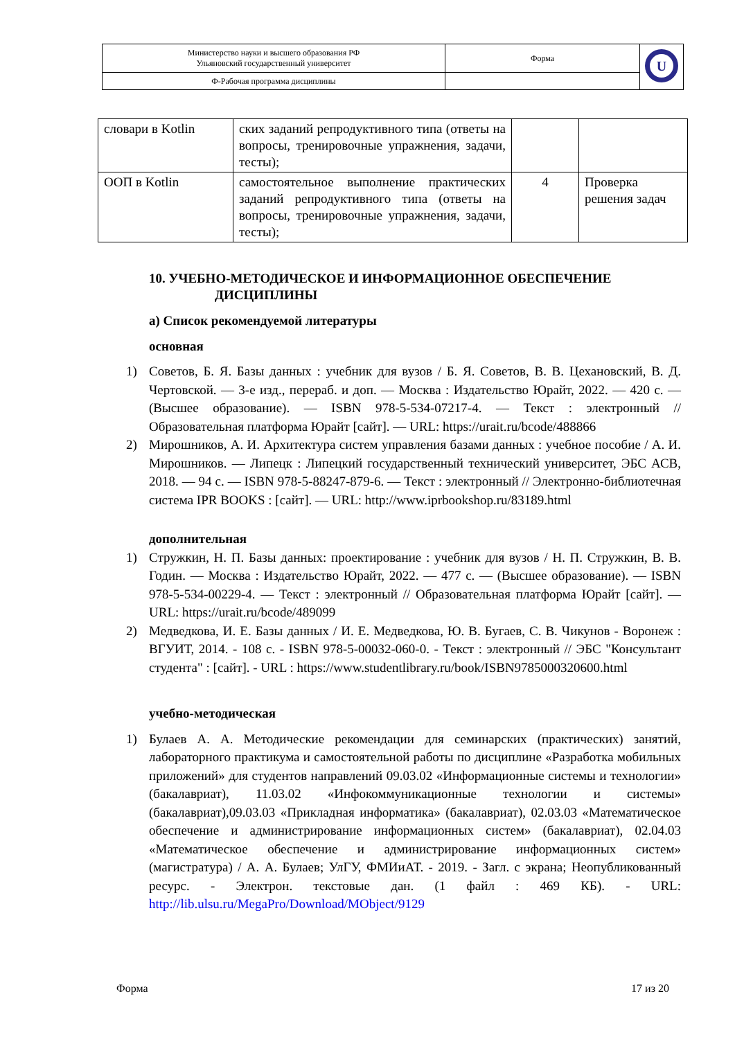| Министерство науки и высшего образования РФ Ульяновский государственный университет | Форма | U |
| Ф-Рабочая программа дисциплины | | |
| словари в Kotlin | ских заданий репродуктивного типа (ответы на вопросы, тренировочные упражнения, задачи, тесты); | | |
| ООП в Kotlin | самостоятельное выполнение практических заданий репродуктивного типа (ответы на вопросы, тренировочные упражнения, задачи, тесты); | 4 | Проверка решения задач |
10. УЧЕБНО-МЕТОДИЧЕСКОЕ И ИНФОРМАЦИОННОЕ ОБЕСПЕЧЕНИЕ
ДИСЦИПЛИНЫ
а) Список рекомендуемой литературы
основная
1) Советов, Б. Я. Базы данных : учебник для вузов / Б. Я. Советов, В. В. Цехановский, В. Д. Чертовской. — 3-е изд., перераб. и доп. — Москва : Издательство Юрайт, 2022. — 420 с. — (Высшее образование). — ISBN 978-5-534-07217-4. — Текст : электронный // Образовательная платформа Юрайт [сайт]. — URL: https://urait.ru/bcode/488866
2) Мирошников, А. И. Архитектура систем управления базами данных : учебное пособие / А. И. Мирошников. — Липецк : Липецкий государственный технический университет, ЭБС АСВ, 2018. — 94 c. — ISBN 978-5-88247-879-6. — Текст : электронный // Электронно-библиотечная система IPR BOOKS : [сайт]. — URL: http://www.iprbookshop.ru/83189.html
дополнительная
1) Стружкин, Н. П. Базы данных: проектирование : учебник для вузов / Н. П. Стружкин, В. В. Годин. — Москва : Издательство Юрайт, 2022. — 477 с. — (Высшее образование). — ISBN 978-5-534-00229-4. — Текст : электронный // Образовательная платформа Юрайт [сайт]. — URL: https://urait.ru/bcode/489099
2) Медведкова, И. Е. Базы данных / И. Е. Медведкова, Ю. В. Бугаев, С. В. Чикунов - Воронеж : ВГУИТ, 2014. - 108 с. - ISBN 978-5-00032-060-0. - Текст : электронный // ЭБС "Консультант студента" : [сайт]. - URL : https://www.studentlibrary.ru/book/ISBN9785000320600.html
учебно-методическая
1) Булаев А. А. Методические рекомендации для семинарских (практических) занятий, лабораторного практикума и самостоятельной работы по дисциплине «Разработка мобильных приложений» для студентов направлений 09.03.02 «Информационные системы и технологии» (бакалавриат), 11.03.02 «Инфокоммуникационные технологии и системы» (бакалавриат),09.03.03 «Прикладная информатика» (бакалавриат), 02.03.03 «Математическое обеспечение и администрирование информационных систем» (бакалавриат), 02.04.03 «Математическое обеспечение и администрирование информационных систем» (магистратура) / А. А. Булаев; УлГУ, ФМИиАТ. - 2019. - Загл. с экрана; Неопубликованный ресурс. - Электрон. текстовые дан. (1 файл : 469 КБ). - URL: http://lib.ulsu.ru/MegaPro/Download/MObject/9129
Форма 17 из 20